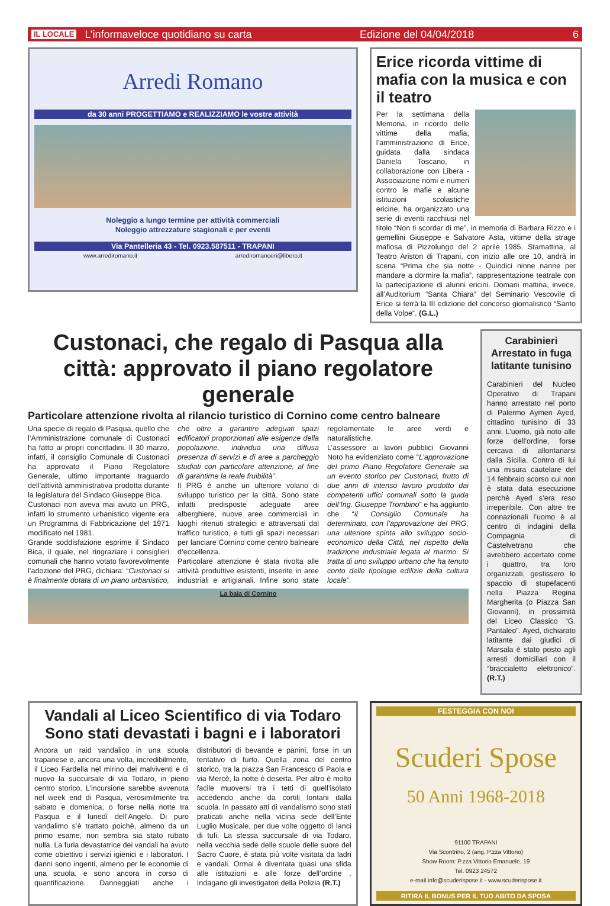IL LOCALE L’informaveloce quotidiano su carta Edizione del 04/04/2018 6
Arredi Romano
da 30 anni PROGETTIAMO e REALIZZIAMO le vostre attività
Noleggio a lungo termine per attività commerciali
Noleggio attrezzature stagionali e per eventi
Via Pantelleria 43 - Tel. 0923.587511 - TRAPANI
www.arrediromano.it arrediromanoeri@libero.it
Erice ricorda vittime di mafia con la musica e con il teatro
Per la settimana della Memoria, in ricordo delle vittime della mafia, l’amministrazione di Erice, guidata dalla sindaca Daniela Toscano, in collaborazione con Libera - Associazione nomi e numeri contro le mafie e alcune istituzioni scolastiche ericine, ha organizzato una serie di eventi racchiusi nel titolo “Non ti scordar di me”, in memoria di Barbara Rizzo e i gemellini Giuseppe e Salvatore Asta, vittime della strage mafiosa di Pizzolungo del 2 aprile 1985. Stamattina, al Teatro Ariston di Trapani, con inizio alle ore 10, andrà in scena “Prima che sia notte - Quindici ninne nanne per mandare a dormire la mafia”, rappresentazione teatrale con la partecipazione di alunni ericini. Domani mattina, invece, all’Auditorium “Santa Chiara” del Seminario Vescovile di Erice si terrà la III edizione del concorso giornalistico “Santo della Volpe”. (G.L.)
Custonaci, che regalo di Pasqua alla città: approvato il piano regolatore generale
Particolare attenzione rivolta al rilancio turistico di Cornino come centro balneare
Una specie di regalo di Pasqua, quello che l’Amministrazione comunale di Custonaci ha fatto ai propri concittadini. Il 30 marzo, infatti, il consiglio Comunale di Custonaci ha approvato il Piano Regolatore Generale, ultimo importante traguardo dell’attività amministrativa prodotta durante la legislatura del Sindaco Giuseppe Bica.
Custonaci non aveva mai avuto un PRG, infatti lo strumento urbanistico vigente era un Programma di Fabbricazione del 1971 modificato nel 1981.
Grande soddisfazione esprime il Sindaco Bica, il quale, nel ringraziare i consiglieri comunali che hanno votato favorevolmente l’adozione del PRG, dichiara: “Custonaci si è finalmente dotata di un piano urbanistico, che oltre a garantire adeguati spazi edificatori proporzionati alle esigenze della popolazione, individua una diffusa presenza di servizi e di aree a parcheggio studiati con particolare attenzione, al fine di garantirne la reale fruibilità”.
Il PRG è anche un ulteriore volano di sviluppo turistico per la città. Sono state infatti predisposte adeguate aree alberghiere, nuove aree commerciali in luoghi ritenuti strategici e attraversati dal traffico turistico, e tutti gli spazi necessari per lanciare Cornino come centro balneare d’eccellenza.
Particolare attenzione è stata rivolta alle attività produttive esistenti, inserite in aree industriali e artigianali. Infine sono state regolamentate le aree verdi e naturalistiche.
L’assessore ai lavori pubblici Giovanni Noto ha evidenziato come “L’approvazione del primo Piano Regolatore Generale sia un evento storico per Custonaci, frutto di due anni di intenso lavoro prodotto dai competenti uffici comunali sotto la guida dell’Ing. Giuseppe Trombino” e ha aggiunto che “il Consiglio Comunale ha determinato, con l’approvazione del PRG, una ulteriore spinta allo sviluppo socio-economico della Città, nel rispetto della tradizione industriale legata al marmo. Si tratta di uno sviluppo urbano che ha tenuto conto delle tipologie edilizie della cultura locale”.
La baia di Cornino
Carabinieri
Arrestato in fuga latitante tunisino
Carabinieri del Nucleo Operativo di Trapani hanno arrestato nel porto di Palermo Aymen Ayed, cittadino tunisino di 33 anni. L’uomo, già noto alle forze dell’ordine, forse cercava di allontanarsi dalla Sicilia. Contro di lui una misura cautelare del 14 febbraio scorso cui non è stata data esecuzione perchè Ayed s’era reso irreperibile. Con altre tre connazionali l’uomo è al centro di indagini della Compagnia di Castelvetrano che avrebbero accertato come i quattro, tra loro organizzati, gestissero lo spaccio di stupefacenti nella Piazza Regina Margherita (o Piazza San Giovanni), in prossimità del Liceo Classico “G. Pantaleo”. Ayed, dichiarato latitante dai giudici di Marsala è stato posto agli arresti domiciliari con il “braccialetto elettronico”. (R.T.)
Vandali al Liceo Scientifico di via Todaro
Sono stati devastati i bagni e i laboratori
Ancora un raid vandalico in una scuola trapanese e, ancora una volta, incredibilmente, il Liceo Fardella nel mirino dei malviventi e di nuovo la succursale di via Todaro, in pieno centro storico. L’incursione sarebbe avvenuta nel week end di Pasqua, verosimilmente tra sabato e domenica, o forse nella notte tra Pasqua e il lunedì dell’Angelo. Di puro vandalimo s’è trattato poichè, almeno da un primo esame, non sembra sia stato rubato nulla. La furia devastatrice dei vandali ha avuto come obiettivo i servizi igienici e i laboratori. I danni sono ingenti, almeno per le economie di una scuola, e sono ancora in corso di quantificazione. Danneggiati anche i distributori di bevande e panini, forse in un tentativo di furto. Quella zona del centro storico, tra la piazza San Francesco di Paola e via Mercè, la notte è deserta. Per altro è molto facile muoversi tra i tetti di quell’isolato accedendo anche da cortili lontani dalla scuola. In passato atti di vandalismo sono stati praticati anche nella vicina sede dell’Ente Luglio Musicale, per due volte oggetto di lanci di tufi. La stessa succursale di via Todaro, nella vecchia sede delle scuole delle suore del Sacro Cuore, è stata più volte visitata da ladri e vandali. Ormai è diventata quasi una sfida alle istituzioni e alle forze dell’ordine . Indagano gli investigatori della Polizia (R.T.)
FESTEGGIA CON NOI
Scuderi Spose
50 Anni 1968-2018
91100 TRAPANI
Via Scontrino, 2 (ang. P.zza Vittorio)
Show Room: P.zza Vittorio Emanuele, 19
Tel. 0923 24572
e-mail info@scuderispose.it - www.scuderispose.it
RITIRA IL BONUS PER IL TUO ABITO DA SPOSA